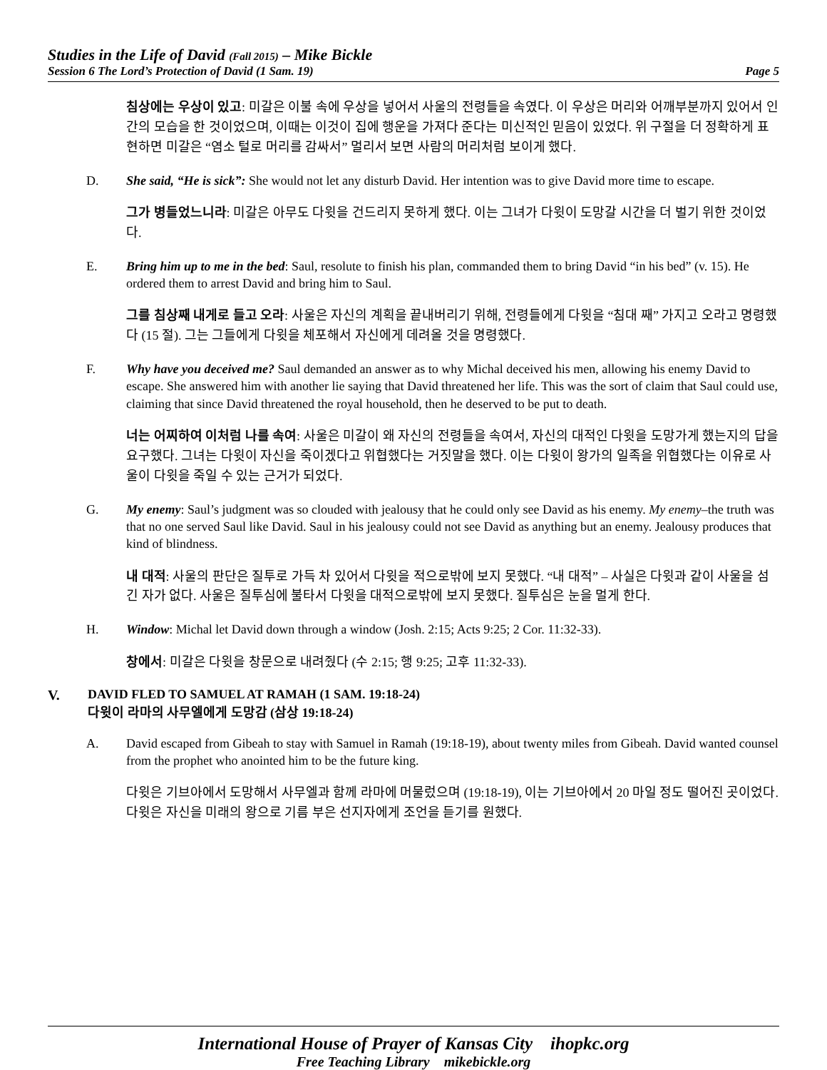Studies in the Life of David (Fall 2015) – Mike Bickle
Session 6 The Lord’s Protection of David (1 Sam. 19) Page 5
침상에는 우상이 있고: 미갈은 이불 속에 우상을 넣어서 사울의 전령들을 속였다. 이 우상은 머리와 어깨부분까지 있어서 인간의 모습을 한 것이었으며, 이때는 이것이 집에 행운을 가져다 준다는 미신적인 믿음이 있었다. 위 구절을 더 정확하게 표현하면 미갈은 “염소 털로 머리를 감싸서” 멀리서 보면 사람의 머리처럼 보이게 했다.
D. She said, “He is sick”: She would not let any disturb David. Her intention was to give David more time to escape.
그가 병들었느니라: 미갈은 아무도 다윗을 건드리지 못하게 했다. 이는 그녀가 다윗이 도망갈 시간을 더 벌기 위한 것이었다.
E. Bring him up to me in the bed: Saul, resolute to finish his plan, commanded them to bring David “in his bed” (v. 15). He ordered them to arrest David and bring him to Saul.
그를 침상째 내게로 들고 오라: 사울은 자신의 계획을 끝내버리기 위해, 전령들에게 다윗을 “침대 째” 가지고 오라고 명령했다 (15 절). 그는 그들에게 다윗을 체포해서 자신에게 데려올 것을 명령했다.
F. Why have you deceived me? Saul demanded an answer as to why Michal deceived his men, allowing his enemy David to escape. She answered him with another lie saying that David threatened her life. This was the sort of claim that Saul could use, claiming that since David threatened the royal household, then he deserved to be put to death.
너는 어찌하여 이처럼 나를 속여: 사울은 미갈이 왜 자신의 전령들을 속여서, 자신의 대적인 다윗을 도망가게 했는지의 답을 요구했다. 그녀는 다윗이 자신을 죽이겠다고 위협했다는 거짓말을 했다. 이는 다윗이 왕가의 일족을 위협했다는 이유로 사울이 다윗을 죽일 수 있는 근거가 되었다.
G. My enemy: Saul’s judgment was so clouded with jealousy that he could only see David as his enemy. My enemy–the truth was that no one served Saul like David. Saul in his jealousy could not see David as anything but an enemy. Jealousy produces that kind of blindness.
내 대적: 사울의 판단은 질투로 가득 차 있어서 다윗을 적으로밖에 보지 못했다. “내 대적” – 사실은 다윗과 같이 사울을 섬긴 자가 없다. 사울은 질투심에 불타서 다윗을 대적으로밖에 보지 못했다. 질투심은 눈을 멀게 한다.
H. Window: Michal let David down through a window (Josh. 2:15; Acts 9:25; 2 Cor. 11:32-33).
창에서: 미갈은 다윗을 창문으로 내려줬다 (수 2:15; 행 9:25; 고후 11:32-33).
V. DAVID FLED TO SAMUEL AT RAMAH (1 SAM. 19:18-24)
다윗이 라마의 사무엘에게 도망감 (삼상 19:18-24)
A. David escaped from Gibeah to stay with Samuel in Ramah (19:18-19), about twenty miles from Gibeah. David wanted counsel from the prophet who anointed him to be the future king.
다윗은 기브아에서 도망해서 사무엘과 함께 라마에 머물렀으며 (19:18-19), 이는 기브아에서 20 마일 정도 떨어진 곳이었다. 다윗은 자신을 미래의 왕으로 기름 부은 선지자에게 조언을 듣기를 원했다.
International House of Prayer of Kansas City ihopkc.org
Free Teaching Library mikebickle.org